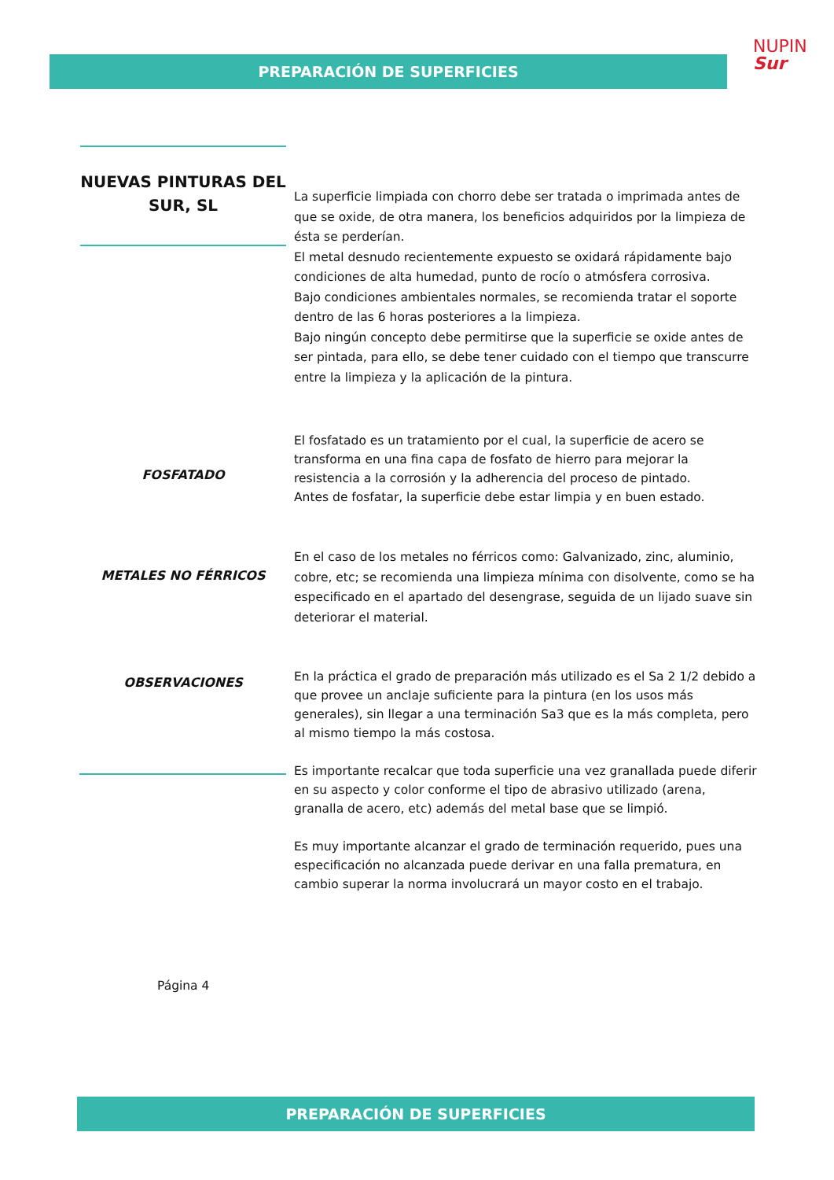PREPARACIÓN DE SUPERFICIES
NUPIN
Sur
NUEVAS PINTURAS DEL SUR, SL
La superficie limpiada con chorro debe ser tratada o imprimada antes de que se oxide, de otra manera, los beneficios adquiridos por la limpieza de ésta se perderían.
El metal desnudo recientemente expuesto se oxidará rápidamente bajo condiciones de alta humedad, punto de rocío o atmósfera corrosiva.
Bajo condiciones ambientales normales, se recomienda tratar el soporte dentro de las 6 horas posteriores a la limpieza.
Bajo ningún concepto debe permitirse que la superficie se oxide antes de ser pintada, para ello, se debe tener cuidado con el tiempo que transcurre entre la limpieza y la aplicación de la pintura.
FOSFATADO
El fosfatado es un tratamiento por el cual, la superficie de acero se transforma en una fina capa de fosfato de hierro para mejorar la resistencia a la corrosión y la adherencia del proceso de pintado.
Antes de fosfatar, la superficie debe estar limpia y en buen estado.
METALES NO FÉRRICOS
En el caso de los metales no férricos como: Galvanizado, zinc, aluminio, cobre, etc; se recomienda una limpieza mínima con disolvente, como se ha especificado en el apartado del desengrase, seguida de un lijado suave sin deteriorar el material.
OBSERVACIONES
En la práctica el grado de preparación más utilizado es el Sa 2 1/2 debido a que provee un anclaje suficiente para la pintura (en los usos más generales), sin llegar a una terminación Sa3 que es la más completa, pero al mismo tiempo la más costosa.
Es importante recalcar que toda superficie una vez granallada puede diferir en su aspecto y color conforme el tipo de abrasivo utilizado (arena, granalla de acero, etc) además del metal base que se limpió.
Es muy importante alcanzar el grado de terminación requerido, pues una especificación no alcanzada puede derivar en una falla prematura, en cambio superar la norma involucrará un mayor costo en el trabajo.
Página 4
PREPARACIÓN DE SUPERFICIES